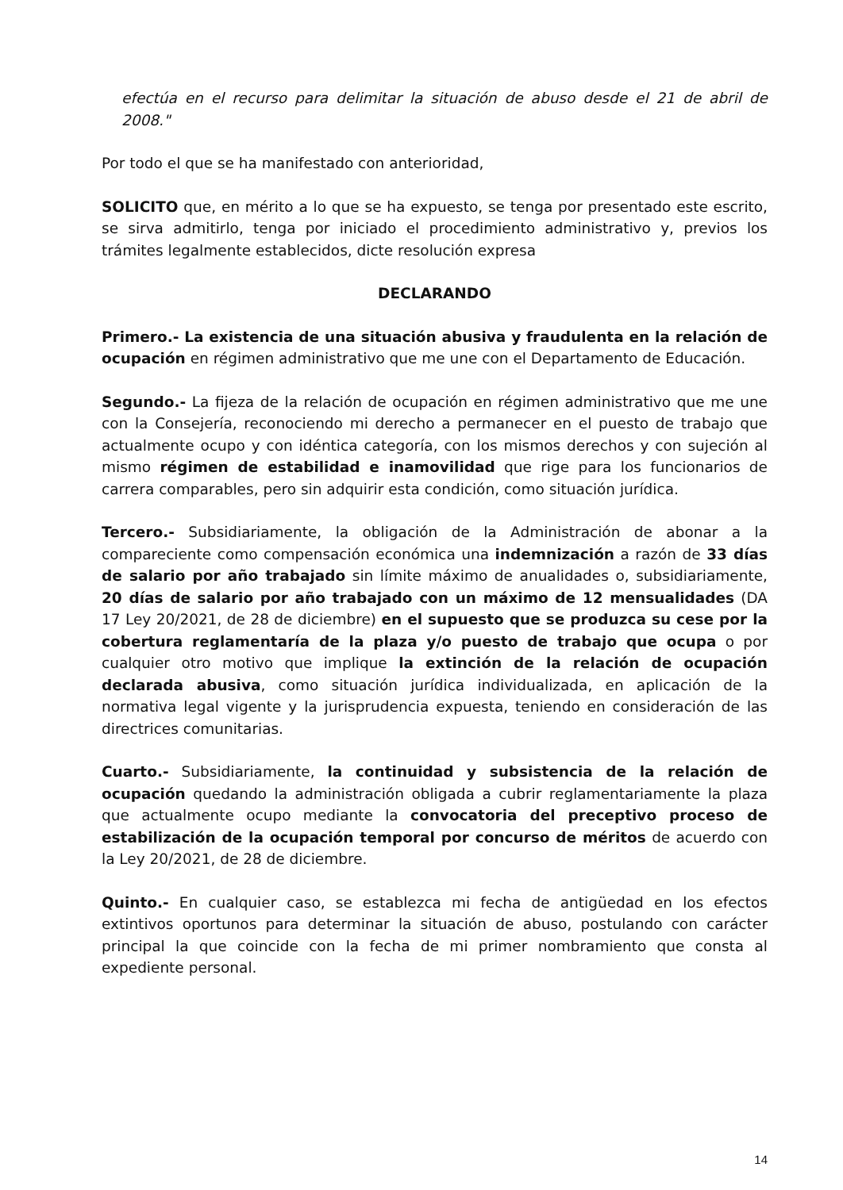efectúa en el recurso para delimitar la situación de abuso desde el 21 de abril de 2008."
Por todo el que se ha manifestado con anterioridad,
SOLICITO que, en mérito a lo que se ha expuesto, se tenga por presentado este escrito, se sirva admitirlo, tenga por iniciado el procedimiento administrativo y, previos los trámites legalmente establecidos, dicte resolución expresa
DECLARANDO
Primero.- La existencia de una situación abusiva y fraudulenta en la relación de ocupación en régimen administrativo que me une con el Departamento de Educación.
Segundo.- La fijeza de la relación de ocupación en régimen administrativo que me une con la Consejería, reconociendo mi derecho a permanecer en el puesto de trabajo que actualmente ocupo y con idéntica categoría, con los mismos derechos y con sujeción al mismo régimen de estabilidad e inamovilidad que rige para los funcionarios de carrera comparables, pero sin adquirir esta condición, como situación jurídica.
Tercero.- Subsidiariamente, la obligación de la Administración de abonar a la compareciente como compensación económica una indemnización a razón de 33 días de salario por año trabajado sin límite máximo de anualidades o, subsidiariamente, 20 días de salario por año trabajado con un máximo de 12 mensualidades (DA 17 Ley 20/2021, de 28 de diciembre) en el supuesto que se produzca su cese por la cobertura reglamentaría de la plaza y/o puesto de trabajo que ocupa o por cualquier otro motivo que implique la extinción de la relación de ocupación declarada abusiva, como situación jurídica individualizada, en aplicación de la normativa legal vigente y la jurisprudencia expuesta, teniendo en consideración de las directrices comunitarias.
Cuarto.- Subsidiariamente, la continuidad y subsistencia de la relación de ocupación quedando la administración obligada a cubrir reglamentariamente la plaza que actualmente ocupo mediante la convocatoria del preceptivo proceso de estabilización de la ocupación temporal por concurso de méritos de acuerdo con la Ley 20/2021, de 28 de diciembre.
Quinto.- En cualquier caso, se establezca mi fecha de antigüedad en los efectos extintivos oportunos para determinar la situación de abuso, postulando con carácter principal la que coincide con la fecha de mi primer nombramiento que consta al expediente personal.
14